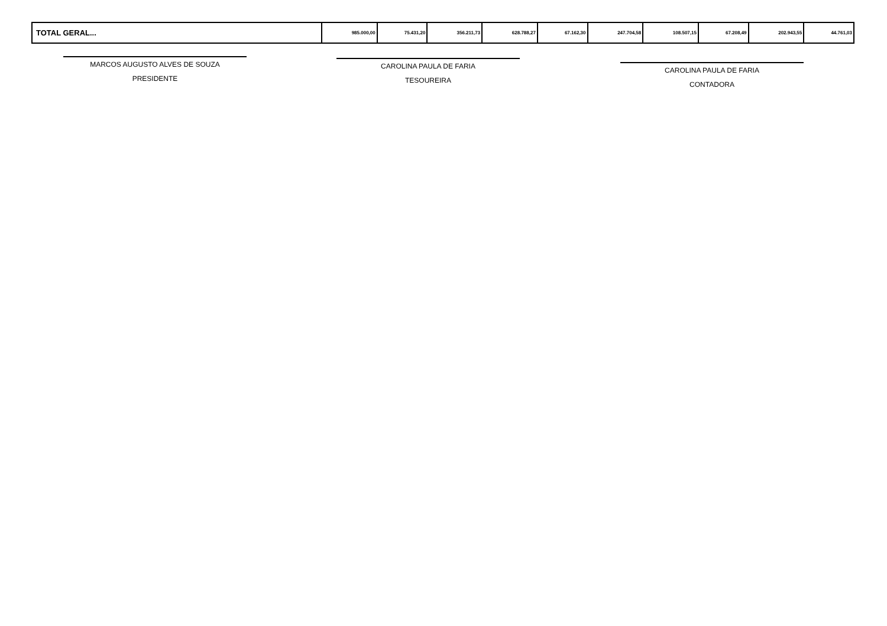| TOTAL GERAL... | 985.000,00 | 75.431,20 | 356.211,73 | 628.788,27 | 67.162,30 | 247.704,58 | 108.507,15 | 67.208,49 | 202.943,55 | 44.761,03 |
MARCOS AUGUSTO ALVES DE SOUZA
PRESIDENTE
CAROLINA PAULA DE FARIA
TESOUREIRA
CAROLINA PAULA DE FARIA
CONTADORA